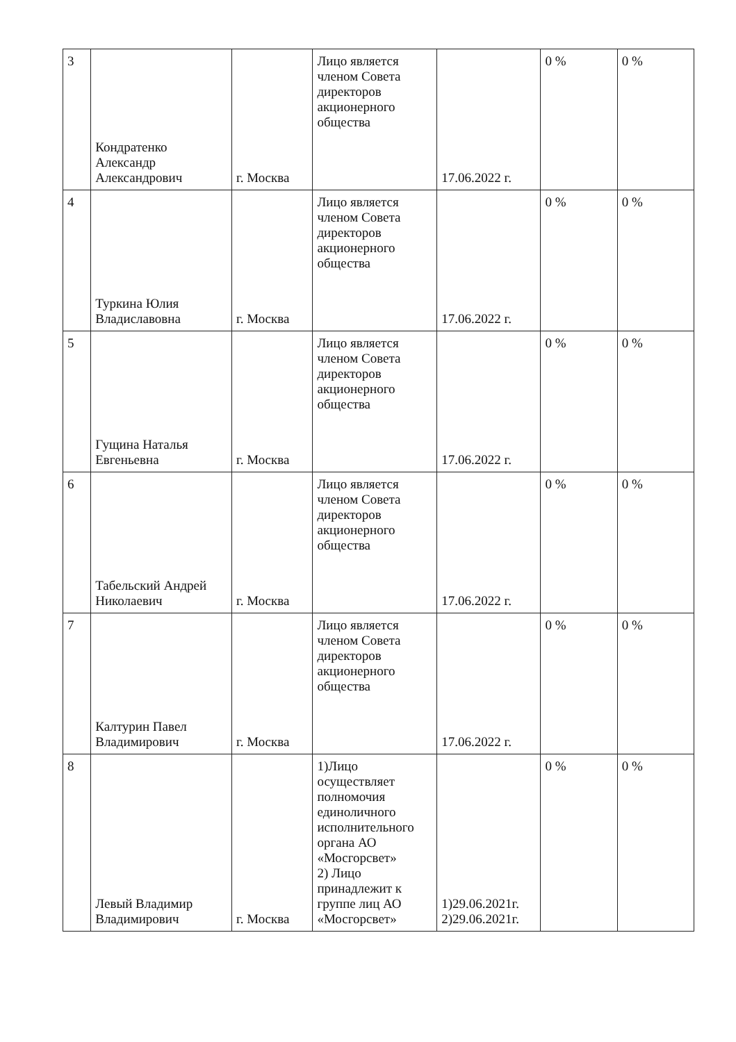| 3 | Кондратенко Александр Александрович | г. Москва | Лицо является членом Совета директоров акционерного общества | 17.06.2022 г. | 0 % | 0 % |
| 4 | Туркина Юлия Владиславовна | г. Москва | Лицо является членом Совета директоров акционерного общества | 17.06.2022 г. | 0 % | 0 % |
| 5 | Гущина Наталья Евгеньевна | г. Москва | Лицо является членом Совета директоров акционерного общества | 17.06.2022 г. | 0 % | 0 % |
| 6 | Табельский Андрей Николаевич | г. Москва | Лицо является членом Совета директоров акционерного общества | 17.06.2022 г. | 0 % | 0 % |
| 7 | Калтурин Павел Владимирович | г. Москва | Лицо является членом Совета директоров акционерного общества | 17.06.2022 г. | 0 % | 0 % |
| 8 | Левый Владимир Владимирович | г. Москва | 1)Лицо осуществляет полномочия единоличного исполнительного органа АО «Мосгорсвет» 2) Лицо принадлежит к группе лиц АО «Мосгорсвет» | 1)29.06.2021г. 2)29.06.2021г. | 0 % | 0 % |